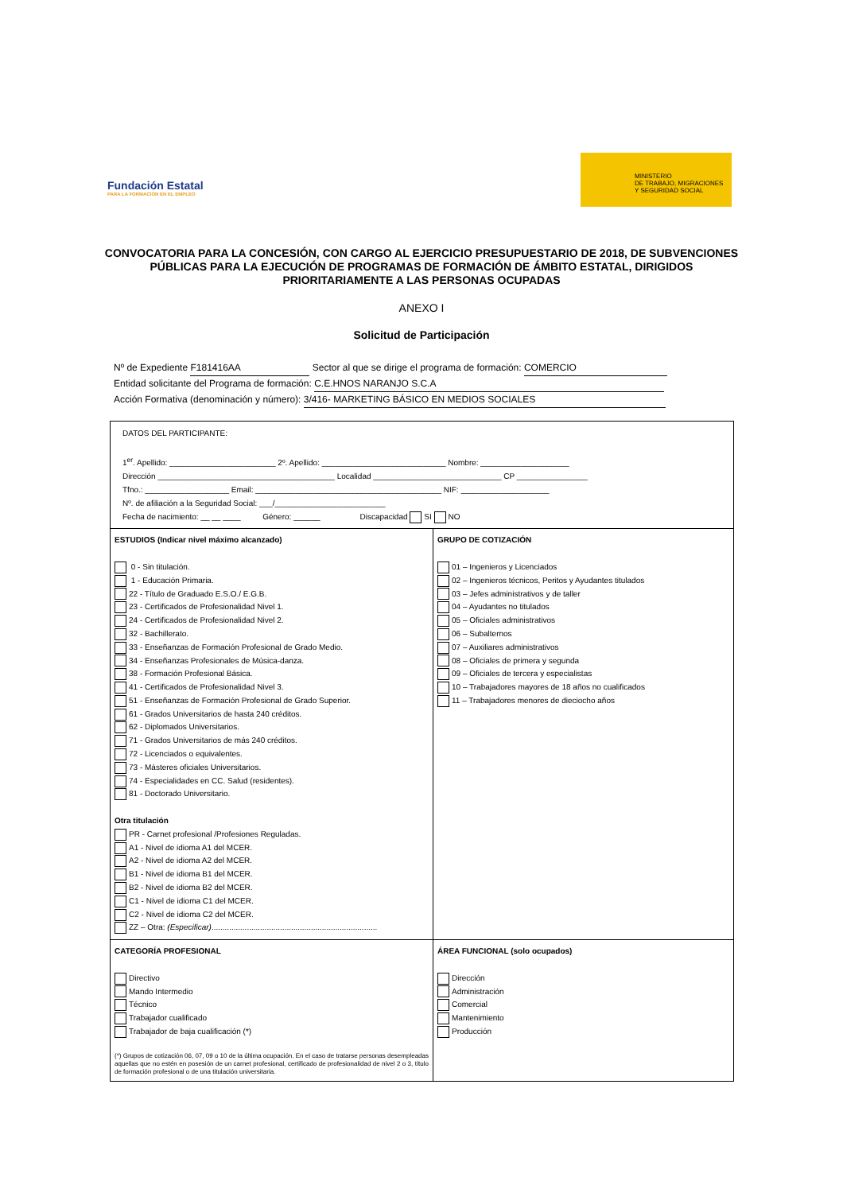Fundación Estatal
PARA LA FORMACIÓN EN EL EMPLEO
MINISTERIO
DE TRABAJO, MIGRACIONES
Y SEGURIDAD SOCIAL
CONVOCATORIA PARA LA CONCESIÓN, CON CARGO AL EJERCICIO PRESUPUESTARIO DE 2018, DE SUBVENCIONES PÚBLICAS PARA LA EJECUCIÓN DE PROGRAMAS DE FORMACIÓN DE ÁMBITO ESTATAL, DIRIGIDOS PRIORITARIAMENTE A LAS PERSONAS OCUPADAS
ANEXO I
Solicitud de Participación
Nº de Expediente F181416AA Sector al que se dirige el programa de formación: COMERCIO
Entidad solicitante del Programa de formación: C.E.HNOS NARANJO S.C.A
Acción Formativa (denominación y número): 3/416- MARKETING BÁSICO EN MEDIOS SOCIALES
| DATOS DEL PARTICIPANTE: 1<sup>er</sup>. Apellido: ________________________ 2º. Apellido: ____________________________ Nombre: ____________________ Dirección ________________________________________ Localidad _____________________________ CP ________________ Tfno.: ___________________ Email: __________________________________________ NIF: ____________________ Nº. de afiliación a la Seguridad Social: ___/_________________________ Fecha de nacimiento: __ __ ____ Género: ______ Discapacidad SI NO | |
| ESTUDIOS (Indicar nivel máximo alcanzado) 0 - Sin titulación. 1 - Educación Primaria. 22 - Título de Graduado E.S.O./ E.G.B. 23 - Certificados de Profesionalidad Nivel 1. 24 - Certificados de Profesionalidad Nivel 2. 32 - Bachillerato. 33 - Enseñanzas de Formación Profesional de Grado Medio. 34 - Enseñanzas Profesionales de Música-danza. 38 - Formación Profesional Básica. 41 - Certificados de Profesionalidad Nivel 3. 51 - Enseñanzas de Formación Profesional de Grado Superior. 61 - Grados Universitarios de hasta 240 créditos. 62 - Diplomados Universitarios. 71 - Grados Universitarios de más 240 créditos. 72 - Licenciados o equivalentes. 73 - Másteres oficiales Universitarios. 74 - Especialidades en CC. Salud (residentes). 81 - Doctorado Universitario. Otra titulación PR - Carnet profesional /Profesiones Reguladas. A1 - Nivel de idioma A1 del MCER. A2 - Nivel de idioma A2 del MCER. B1 - Nivel de idioma B1 del MCER. B2 - Nivel de idioma B2 del MCER. C1 - Nivel de idioma C1 del MCER. C2 - Nivel de idioma C2 del MCER. ZZ – Otra: (Especificar) ........................................................................... | GRUPO DE COTIZACIÓN 01 – Ingenieros y Licenciados 02 – Ingenieros técnicos, Peritos y Ayudantes titulados 03 – Jefes administrativos y de taller 04 – Ayudantes no titulados 05 – Oficiales administrativos 06 – Subalternos 07 – Auxiliares administrativos 08 – Oficiales de primera y segunda 09 – Oficiales de tercera y especialistas 10 – Trabajadores mayores de 18 años no cualificados 11 – Trabajadores menores de dieciocho años |
| CATEGORÍA PROFESIONAL Directivo Mando Intermedio Técnico Trabajador cualificado Trabajador de baja cualificación (*) (*) Grupos de cotización 06, 07, 09 o 10 de la última ocupación. En el caso de tratarse personas desempleadas aquellas que no estén en posesión de un carnet profesional, certificado de profesionalidad de nivel 2 o 3, título de formación profesional o de una titulación universitaria. | ÁREA FUNCIONAL (solo ocupados) Dirección Administración Comercial Mantenimiento Producción |